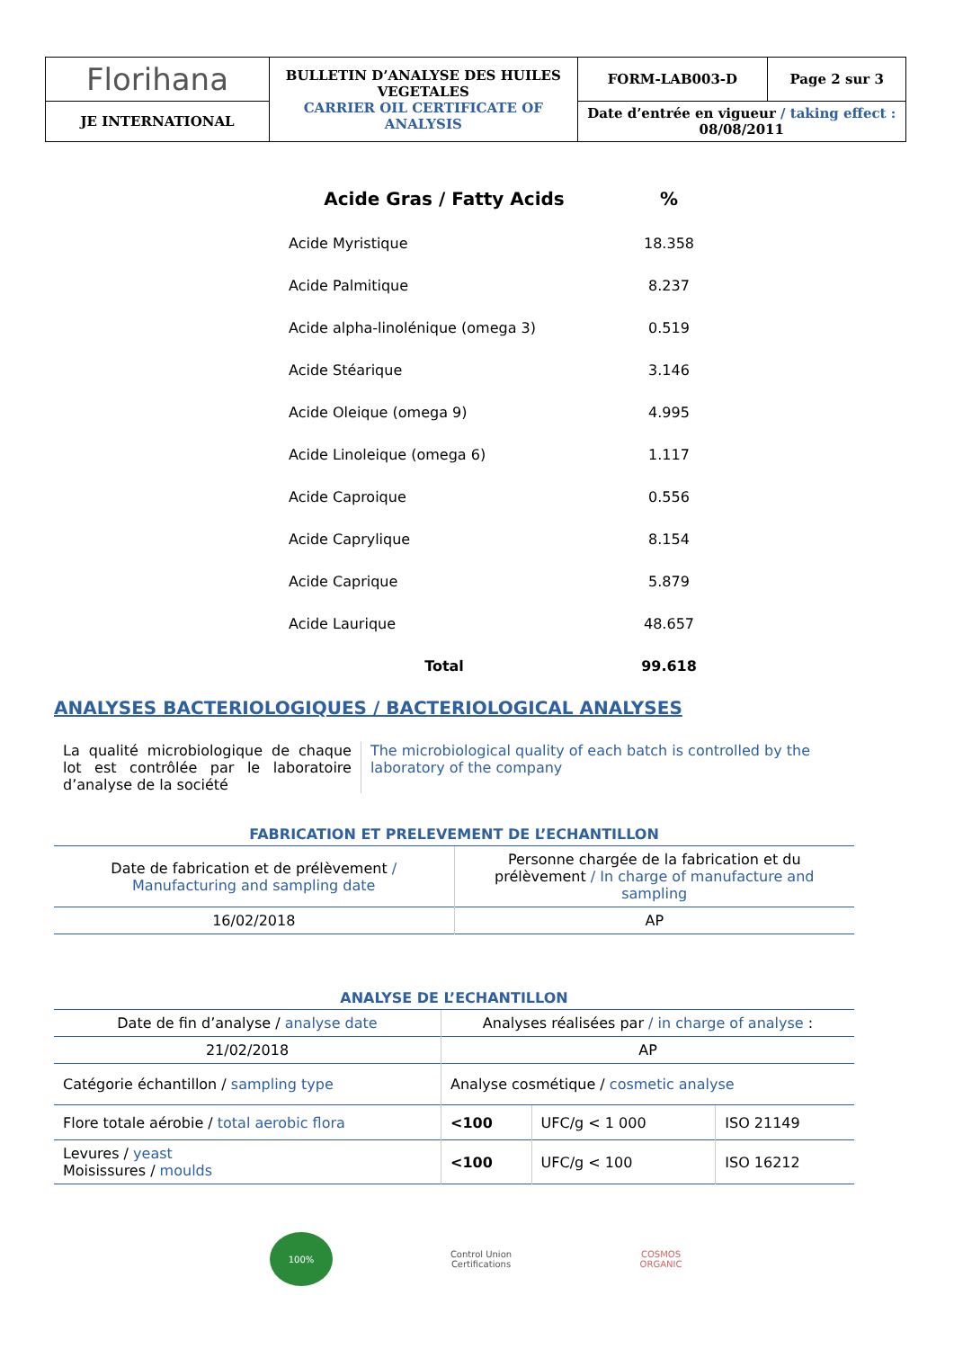| Florihana | BULLETIN D’ANALYSE DES HUILES VEGETALES CARRIER OIL CERTIFICATE OF ANALYSIS | FORM-LAB003-D | Page 2 sur 3 |
| JE INTERNATIONAL | | Date d’entrée en vigueur / taking effect : 08/08/2011 | |
| Acide Gras / Fatty Acids | % |
| --- | --- |
| Acide Myristique | 18.358 |
| Acide Palmitique | 8.237 |
| Acide alpha-linolénique (omega 3) | 0.519 |
| Acide Stéarique | 3.146 |
| Acide Oleique (omega 9) | 4.995 |
| Acide Linoleique (omega 6) | 1.117 |
| Acide Caproique | 0.556 |
| Acide Caprylique | 8.154 |
| Acide Caprique | 5.879 |
| Acide Laurique | 48.657 |
| Total | 99.618 |
ANALYSES BACTERIOLOGIQUES / BACTERIOLOGICAL ANALYSES
La qualité microbiologique de chaque lot est contrôlée par le laboratoire d’analyse de la société
The microbiological quality of each batch is controlled by the laboratory of the company
FABRICATION ET PRELEVEMENT DE L’ECHANTILLON
| Date de fabrication et de prélèvement / Manufacturing and sampling date | Personne chargée de la fabrication et du prélèvement / In charge of manufacture and sampling |
| 16/02/2018 | AP |
ANALYSE DE L’ECHANTILLON
| Date de fin d’analyse / analyse date | Analyses réalisées par / in charge of analyse : | | |
| 21/02/2018 | AP | | |
| Catégorie échantillon / sampling type | Analyse cosmétique / cosmetic analyse | | |
| Flore totale aérobie / total aerobic flora | <100 | UFC/g < 1 000 | ISO 21149 |
| Levures / yeast Moisissures / moulds | <100 | UFC/g < 100 | ISO 16212 |
100% Control Union Certifications
COSMOS ORGANIC